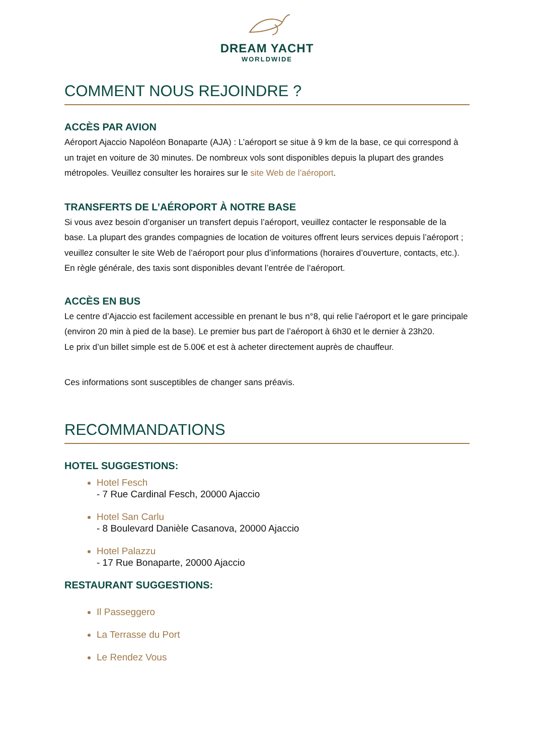DREAM YACHT
WORLDWIDE
COMMENT NOUS REJOINDRE ?
ACCÈS PAR AVION
Aéroport Ajaccio Napoléon Bonaparte (AJA) : L’aéroport se situe à 9 km de la base, ce qui correspond à un trajet en voiture de 30 minutes. De nombreux vols sont disponibles depuis la plupart des grandes métropoles. Veuillez consulter les horaires sur le site Web de l’aéroport.
TRANSFERTS DE L’AÉROPORT À NOTRE BASE
Si vous avez besoin d’organiser un transfert depuis l’aéroport, veuillez contacter le responsable de la base. La plupart des grandes compagnies de location de voitures offrent leurs services depuis l’aéroport ; veuillez consulter le site Web de l’aéroport pour plus d’informations (horaires d’ouverture, contacts, etc.). En règle générale, des taxis sont disponibles devant l’entrée de l’aéroport.
ACCÈS EN BUS
Le centre d’Ajaccio est facilement accessible en prenant le bus n°8, qui relie l’aéroport et le gare principale (environ 20 min à pied de la base). Le premier bus part de l’aéroport à 6h30 et le dernier à 23h20.
Le prix d’un billet simple est de 5.00€ et est à acheter directement auprès de chauffeur.
Ces informations sont susceptibles de changer sans préavis.
RECOMMANDATIONS
HOTEL SUGGESTIONS:
Hotel Fesch
- 7 Rue Cardinal Fesch, 20000 Ajaccio
Hotel San Carlu
- 8 Boulevard Danièle Casanova, 20000 Ajaccio
Hotel Palazzu
- 17 Rue Bonaparte, 20000 Ajaccio
RESTAURANT SUGGESTIONS:
Il Passeggero
La Terrasse du Port
Le Rendez Vous